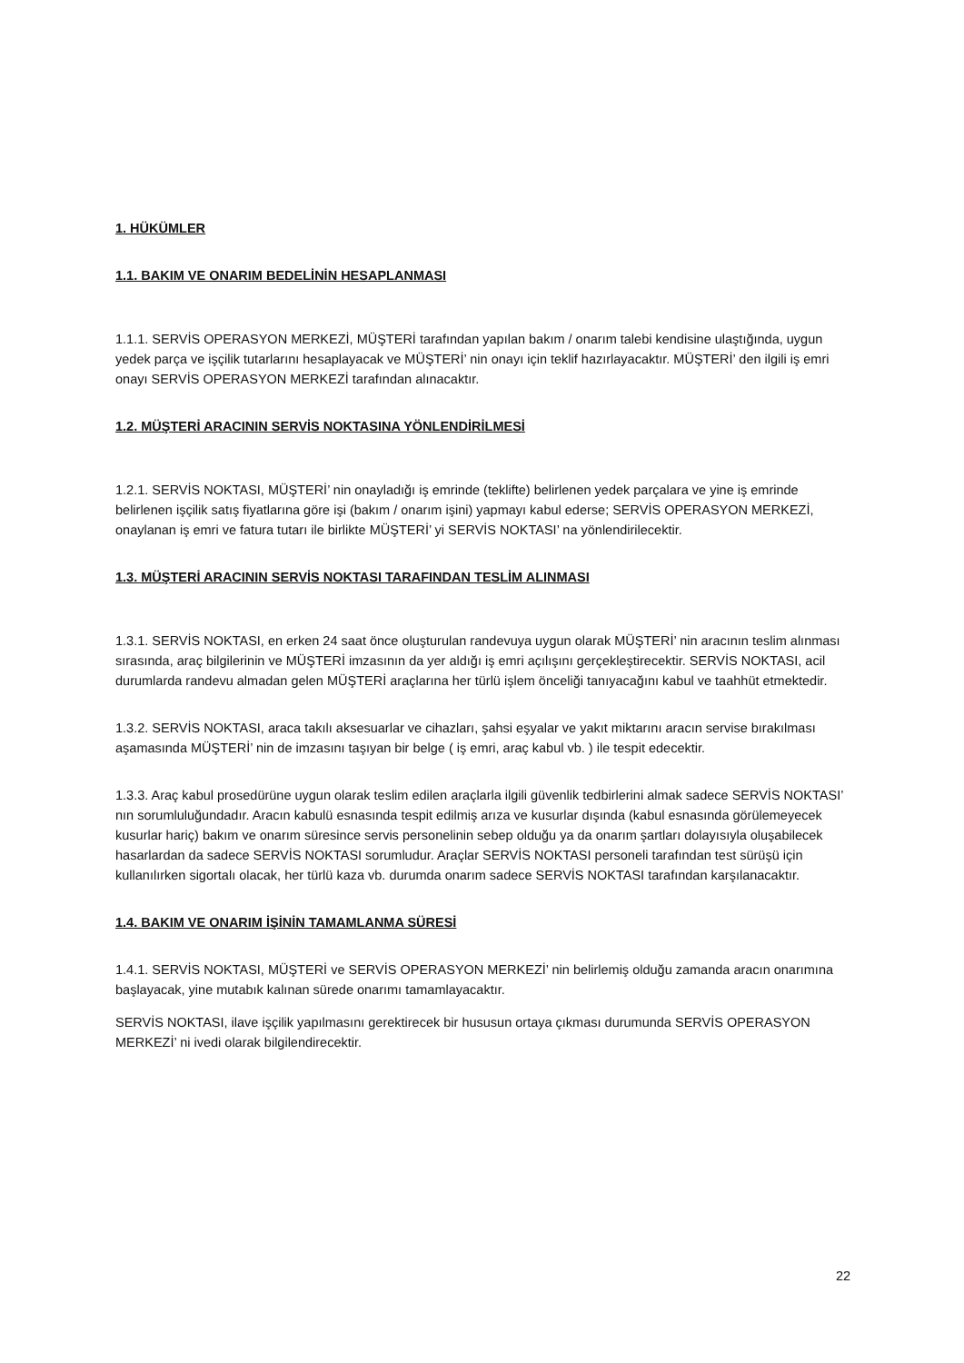1. HÜKÜMLER
1.1. BAKIM VE ONARIM BEDELİNİN HESAPLANMASI
1.1.1. SERVİS OPERASYON MERKEZİ, MÜŞTERİ tarafından yapılan bakım / onarım talebi kendisine ulaştığında, uygun yedek parça ve işçilik tutarlarını hesaplayacak ve MÜŞTERİ’ nin onayı için teklif hazırlayacaktır. MÜŞTERİ’ den ilgili iş emri onayı SERVİS OPERASYON MERKEZİ tarafından alınacaktır.
1.2. MÜŞTERİ ARACININ SERVİS NOKTASINA YÖNLENDİRİLMESİ
1.2.1. SERVİS NOKTASI, MÜŞTERİ’ nin onayladığı iş emrinde (teklifte) belirlenen yedek parçalara ve yine iş emrinde belirlenen işçilik satış fiyatlarına göre işi (bakım / onarım işini) yapmayı kabul ederse; SERVİS OPERASYON MERKEZİ, onaylanan iş emri ve fatura tutarı ile birlikte MÜŞTERİ’ yi SERVİS NOKTASI’ na yönlendirilecektir.
1.3. MÜŞTERİ ARACININ SERVİS NOKTASI TARAFINDAN TESLİM ALINMASI
1.3.1. SERVİS NOKTASI, en erken 24 saat önce oluşturulan randevuya uygun olarak MÜŞTERİ’ nin aracının teslim alınması sırasında, araç bilgilerinin ve MÜŞTERİ imzasının da yer aldığı iş emri açılışını gerçekleştirecektir. SERVİS NOKTASI, acil durumlarda randevu almadan gelen MÜŞTERİ araçlarına her türlü işlem önceliği tanıyacağını kabul ve taahhüt etmektedir.
1.3.2. SERVİS NOKTASI, araca takılı aksesuarlar ve cihazları, şahsi eşyalar ve yakıt miktarını aracın servise bırakılması aşamasında MÜŞTERİ’ nin de imzasını taşıyan bir belge ( iş emri, araç kabul vb. ) ile tespit edecektir.
1.3.3. Araç kabul prosedürüne uygun olarak teslim edilen araçlarla ilgili güvenlik tedbirlerini almak sadece SERVİS NOKTASI’ nın sorumluluğundadır. Aracın kabulü esnasında tespit edilmiş arıza ve kusurlar dışında (kabul esnasında görülemeyecek kusurlar hariç) bakım ve onarım süresince servis personelinin sebep olduğu ya da onarım şartları dolayısıyla oluşabilecek hasarlardan da sadece SERVİS NOKTASI sorumludur. Araçlar SERVİS NOKTASI personeli tarafından test sürüşü için kullanılırken sigortalı olacak, her türlü kaza vb. durumda onarım sadece SERVİS NOKTASI tarafından karşılanacaktır.
1.4. BAKIM VE ONARIM İŞİNİN TAMAMLANMA SÜRESİ
1.4.1. SERVİS NOKTASI, MÜŞTERİ ve SERVİS OPERASYON MERKEZİ’ nin belirlemiş olduğu zamanda aracın onarımına başlayacak, yine mutabık kalınan sürede onarımı tamamlayacaktır.
SERVİS NOKTASI, ilave işçilik yapılmasını gerektirecek bir hususun ortaya çıkması durumunda SERVİS OPERASYON MERKEZİ’ ni ivedi olarak bilgilendirecektir.
22